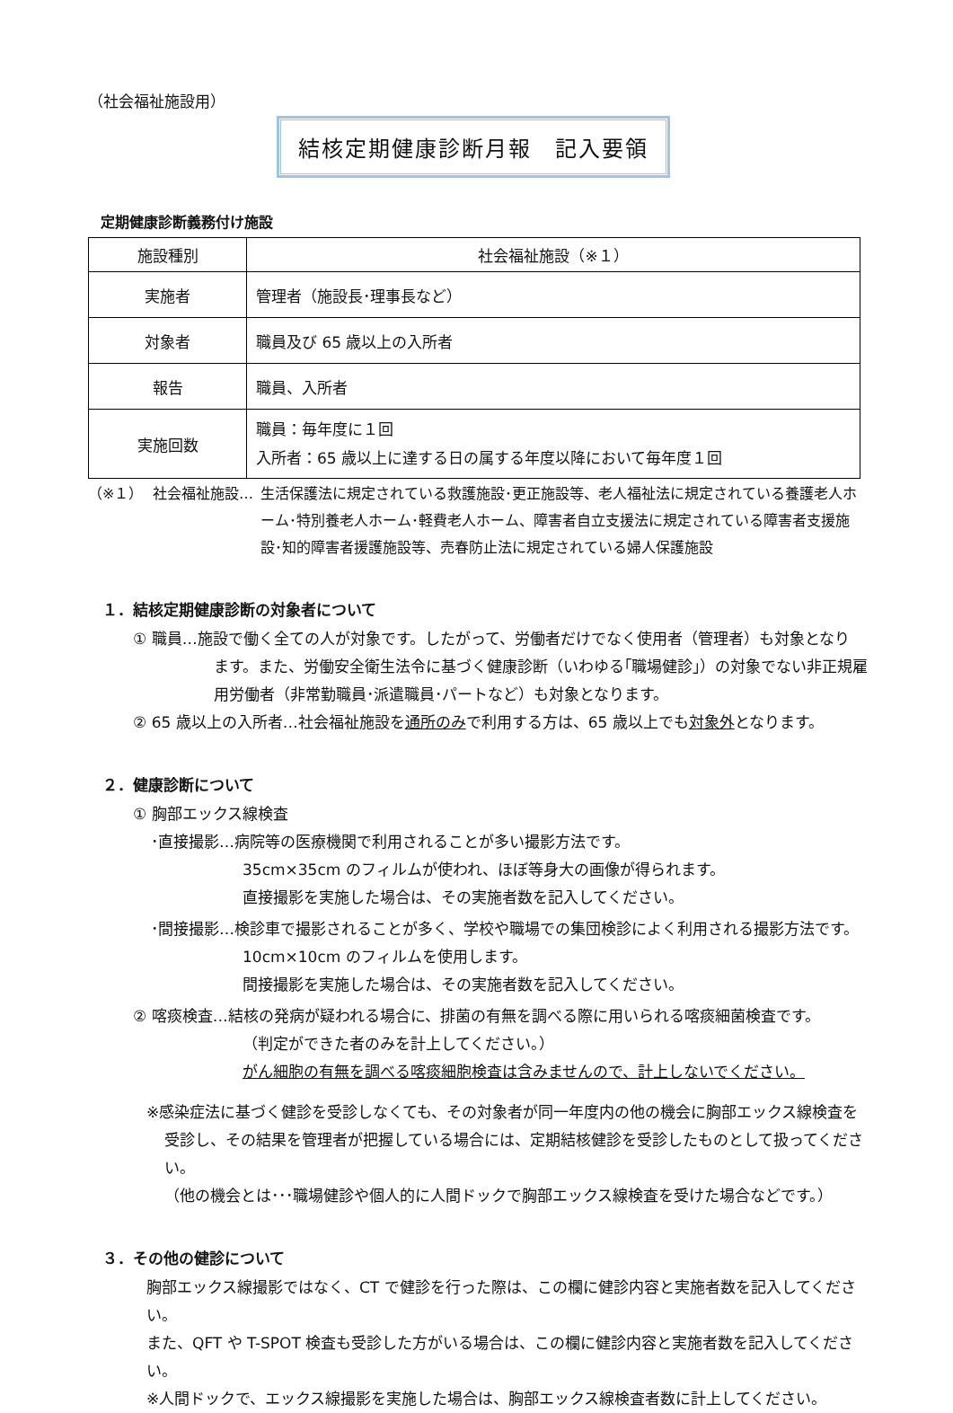（社会福祉施設用）
結核定期健康診断月報　記入要領
定期健康診断義務付け施設
| 施設種別 | 社会福祉施設（※１） |
| 実施者 | 管理者（施設長･理事長など） |
| 対象者 | 職員及び 65 歳以上の入所者 |
| 報告 | 職員、入所者 |
| 実施回数 | 職員：毎年度に１回 入所者：65 歳以上に達する日の属する年度以降において毎年度１回 |
（※１） 社会福祉施設… 生活保護法に規定されている救護施設･更正施設等、老人福祉法に規定されている養護老人ホーム･特別養老人ホーム･軽費老人ホーム、障害者自立支援法に規定されている障害者支援施設･知的障害者援護施設等、売春防止法に規定されている婦人保護施設
１．結核定期健康診断の対象者について
① 職員…施設で働く全ての人が対象です。したがって、労働者だけでなく使用者（管理者）も対象となり
ます。また、労働安全衛生法令に基づく健康診断（いわゆる｢職場健診｣）の対象でない非正規雇用労働者（非常勤職員･派遣職員･パートなど）も対象となります。
② 65 歳以上の入所者…社会福祉施設を通所のみで利用する方は、65 歳以上でも対象外となります。
２．健康診断について
① 胸部エックス線検査
･直接撮影…病院等の医療機関で利用されることが多い撮影方法です。
35cm×35cm のフィルムが使われ、ほぼ等身大の画像が得られます。
直接撮影を実施した場合は、その実施者数を記入してください。
･間接撮影…検診車で撮影されることが多く、学校や職場での集団検診によく利用される撮影方法です。
10cm×10cm のフィルムを使用します。
間接撮影を実施した場合は、その実施者数を記入してください。
② 喀痰検査…結核の発病が疑われる場合に、排菌の有無を調べる際に用いられる喀痰細菌検査です。
（判定ができた者のみを計上してください。）
がん細胞の有無を調べる喀痰細胞検査は含みませんので、計上しないでください。
※感染症法に基づく健診を受診しなくても、その対象者が同一年度内の他の機会に胸部エックス線検査を
受診し、その結果を管理者が把握している場合には、定期結核健診を受診したものとして扱ってください。
（他の機会とは･･･職場健診や個人的に人間ドックで胸部エックス線検査を受けた場合などです。）
３．その他の健診について
胸部エックス線撮影ではなく、CT で健診を行った際は、この欄に健診内容と実施者数を記入してください。
また、QFT や T-SPOT 検査も受診した方がいる場合は、この欄に健診内容と実施者数を記入してください。
※人間ドックで、エックス線撮影を実施した場合は、胸部エックス線検査者数に計上してください。